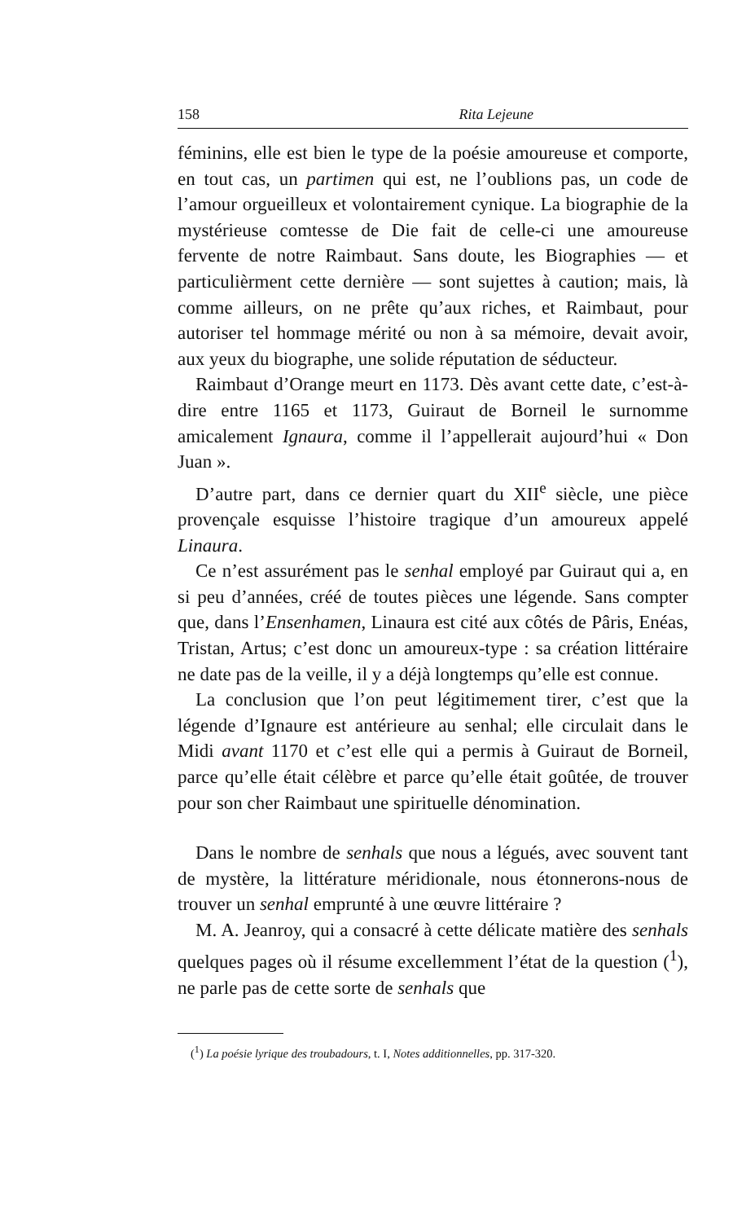158 Rita Lejeune
féminins, elle est bien le type de la poésie amoureuse et comporte, en tout cas, un partimen qui est, ne l’oublions pas, un code de l’amour orgueilleux et volontairement cynique. La biographie de la mystérieuse comtesse de Die fait de celle-ci une amoureuse fervente de notre Raimbaut. Sans doute, les Biographies — et particulièrment cette dernière — sont sujettes à caution; mais, là comme ailleurs, on ne prête qu’aux riches, et Raimbaut, pour autoriser tel hommage mérité ou non à sa mémoire, devait avoir, aux yeux du biographe, une solide réputation de séducteur.
Raimbaut d’Orange meurt en 1173. Dès avant cette date, c’est-à-dire entre 1165 et 1173, Guiraut de Borneil le surnomme amicalement Ignaura, comme il l’appellerait aujourd’hui « Don Juan ».
D’autre part, dans ce dernier quart du XII<sup>e</sup> siècle, une pièce provençale esquisse l’histoire tragique d’un amoureux appelé Linaura.
Ce n’est assurément pas le senhal employé par Guiraut qui a, en si peu d’années, créé de toutes pièces une légende. Sans compter que, dans l’Ensenhamen, Linaura est cité aux côtés de Pâris, Enéas, Tristan, Artus; c’est donc un amoureux-type : sa création littéraire ne date pas de la veille, il y a déjà longtemps qu’elle est connue.
La conclusion que l’on peut légitimement tirer, c’est que la légende d’Ignaure est antérieure au senhal; elle circulait dans le Midi avant 1170 et c’est elle qui a permis à Guiraut de Borneil, parce qu’elle était célèbre et parce qu’elle était goûtée, de trouver pour son cher Raimbaut une spirituelle dénomination.
Dans le nombre de senhals que nous a légués, avec souvent tant de mystère, la littérature méridionale, nous étonnerons-nous de trouver un senhal emprunté à une œuvre littéraire ?
M. A. Jeanroy, qui a consacré à cette délicate matière des senhals quelques pages où il résume excellemment l’état de la question (<sup>1</sup>), ne parle pas de cette sorte de senhals que
(<sup>1</sup>) La poésie lyrique des troubadours, t. I, Notes additionnelles, pp. 317-320.